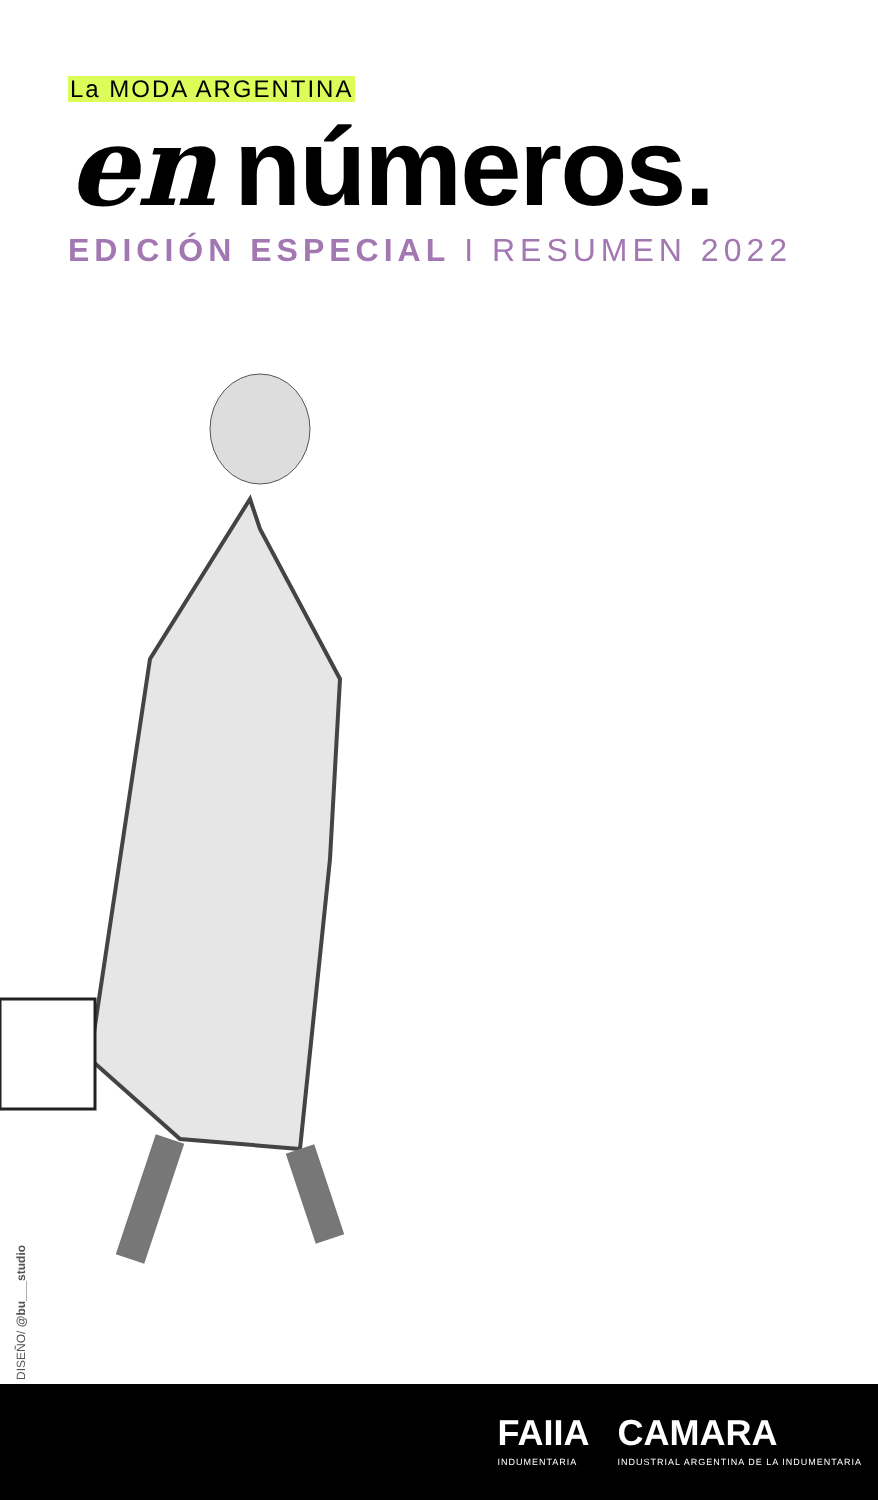La MODA ARGENTINA
en números.
EDICIÓN ESPECIAL I RESUMEN 2022
DISEÑO/ @bu___studio
FAIIA
INDUMENTARIA
CAMARA
INDUSTRIAL ARGENTINA DE LA INDUMENTARIA